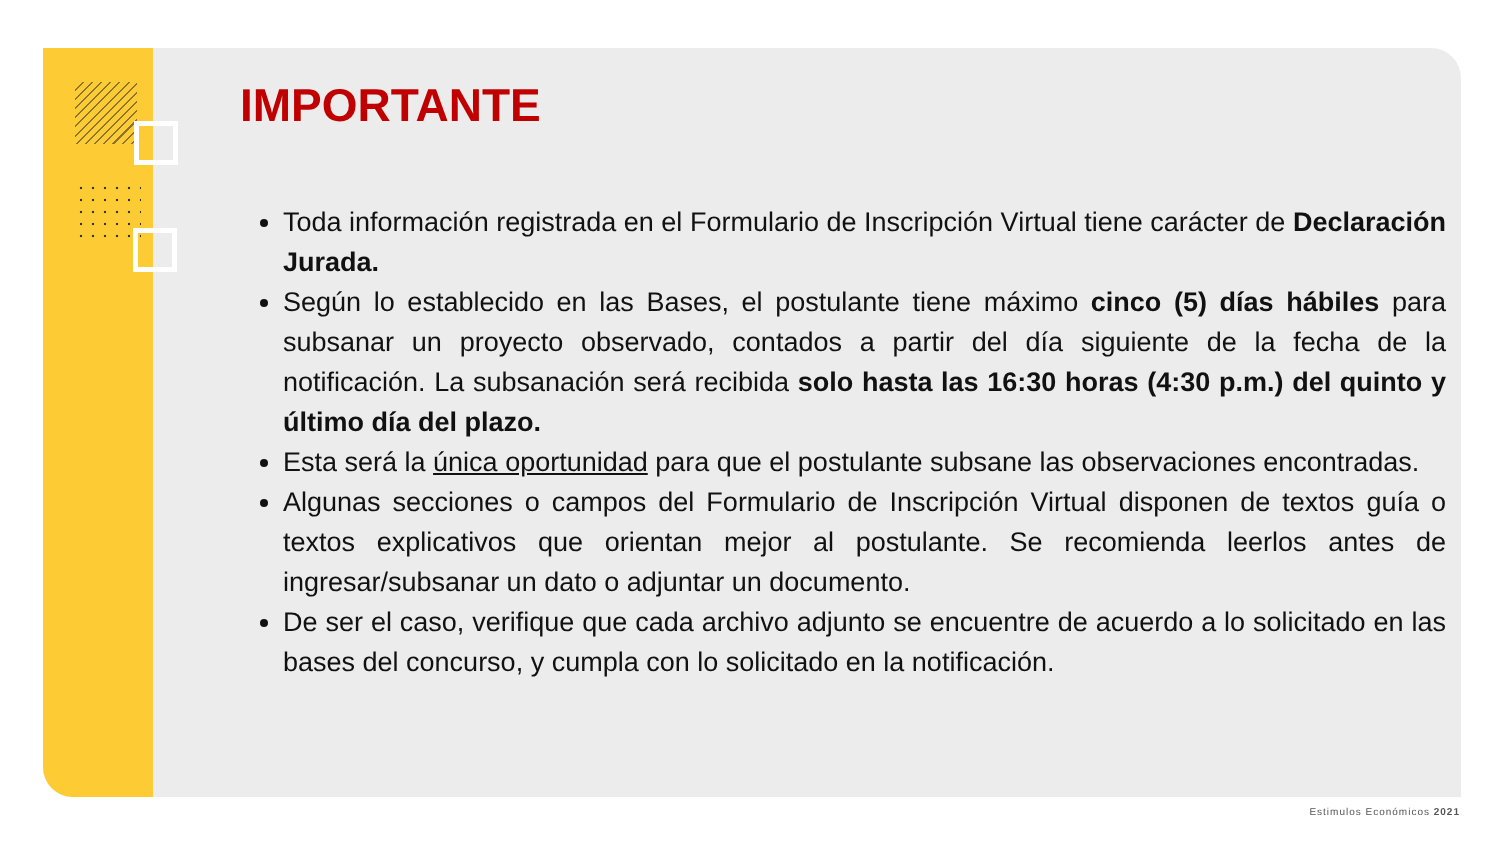IMPORTANTE
Toda información registrada en el Formulario de Inscripción Virtual tiene carácter de Declaración Jurada.
Según lo establecido en las Bases, el postulante tiene máximo cinco (5) días hábiles para subsanar un proyecto observado, contados a partir del día siguiente de la fecha de la notificación. La subsanación será recibida solo hasta las 16:30 horas (4:30 p.m.) del quinto y último día del plazo.
Esta será la única oportunidad para que el postulante subsane las observaciones encontradas.
Algunas secciones o campos del Formulario de Inscripción Virtual disponen de textos guía o textos explicativos que orientan mejor al postulante. Se recomienda leerlos antes de ingresar/subsanar un dato o adjuntar un documento.
De ser el caso, verifique que cada archivo adjunto se encuentre de acuerdo a lo solicitado en las bases del concurso, y cumpla con lo solicitado en la notificación.
Estimulos Económicos 2021